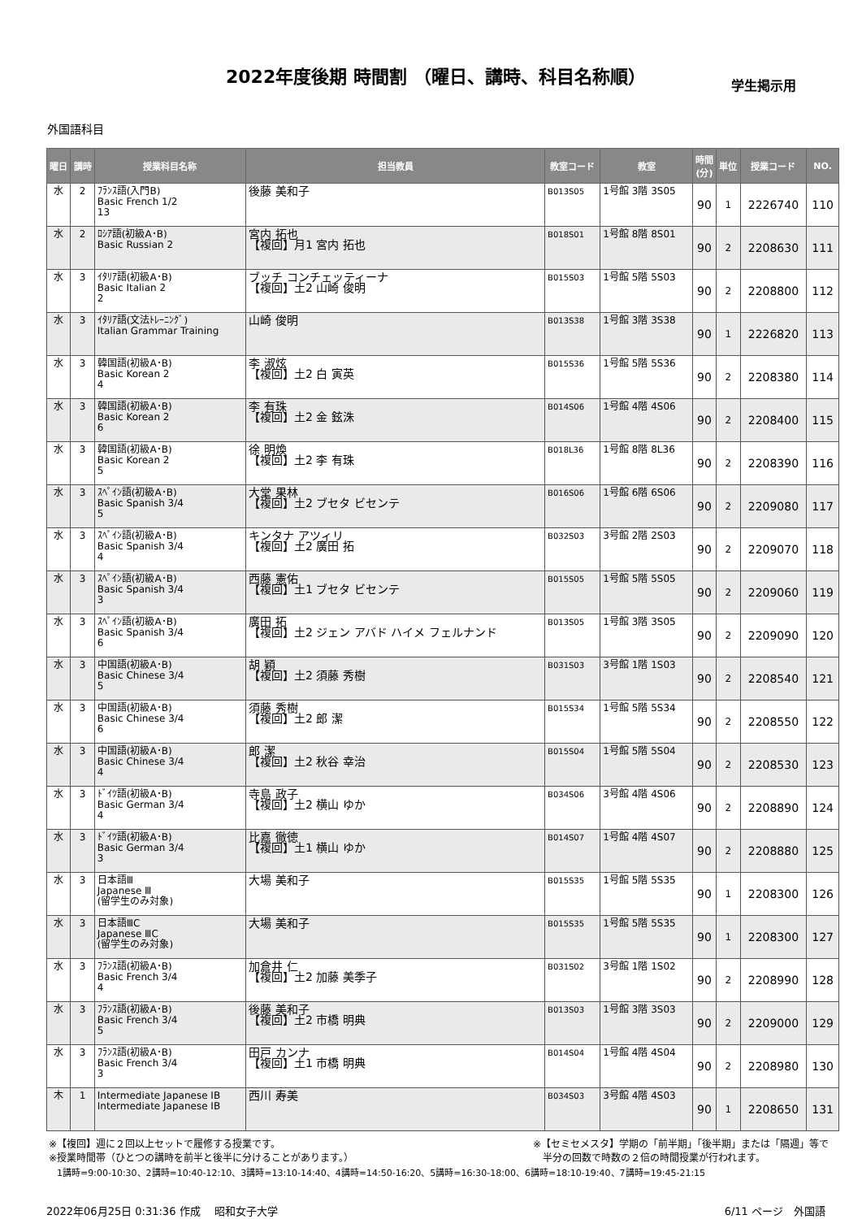2022年度後期 時間割 （曜日、講時、科目名称順）
学生掲示用
外国語科目
| 曜日 | 講時 | 授業科目名称 | 担当教員 | 教室コード | 教室 | 時間 (分) | 単位 | 授業コード | NO. |
| --- | --- | --- | --- | --- | --- | --- | --- | --- | --- |
| 水 | 2 | ﾌﾗﾝｽ語(入門B) Basic French 1/2 13 | 後藤 美和子 | B013S05 | 1号館 3階 3S05 | 90 | 1 | 2226740 | 110 |
| 水 | 2 | ﾛｼｱ語(初級A･B) Basic Russian 2 | 宮内 拓也 【複回】月1 宮内 拓也 | B018S01 | 1号館 8階 8S01 | 90 | 2 | 2208630 | 111 |
| 水 | 3 | ｲﾀﾘｱ語(初級A･B) Basic Italian 2 2 | ブッチ コンチェッティーナ 【複回】土2 山崎 俊明 | B015S03 | 1号館 5階 5S03 | 90 | 2 | 2208800 | 112 |
| 水 | 3 | ｲﾀﾘｱ語(文法ﾄﾚｰﾆﾝｸﾞ) Italian Grammar Training | 山崎 俊明 | B013S38 | 1号館 3階 3S38 | 90 | 1 | 2226820 | 113 |
| 水 | 3 | 韓国語(初級A･B) Basic Korean 2 4 | 李 淑炫 【複回】土2 白 寅英 | B015S36 | 1号館 5階 5S36 | 90 | 2 | 2208380 | 114 |
| 水 | 3 | 韓国語(初級A･B) Basic Korean 2 6 | 李 有珠 【複回】土2 金 鉉洙 | B014S06 | 1号館 4階 4S06 | 90 | 2 | 2208400 | 115 |
| 水 | 3 | 韓国語(初級A･B) Basic Korean 2 5 | 徐 明煥 【複回】土2 李 有珠 | B018L36 | 1号館 8階 8L36 | 90 | 2 | 2208390 | 116 |
| 水 | 3 | ｽﾍﾟｲﾝ語(初級A･B) Basic Spanish 3/4 5 | 大堂 果林 【複回】土2 ブセタ ビセンテ | B016S06 | 1号館 6階 6S06 | 90 | 2 | 2209080 | 117 |
| 水 | 3 | ｽﾍﾟｲﾝ語(初級A･B) Basic Spanish 3/4 4 | キンタナ アツィリ 【複回】土2 廣田 拓 | B032S03 | 3号館 2階 2S03 | 90 | 2 | 2209070 | 118 |
| 水 | 3 | ｽﾍﾟｲﾝ語(初級A･B) Basic Spanish 3/4 3 | 西藤 憲佑 【複回】土1 ブセタ ビセンテ | B015S05 | 1号館 5階 5S05 | 90 | 2 | 2209060 | 119 |
| 水 | 3 | ｽﾍﾟｲﾝ語(初級A･B) Basic Spanish 3/4 6 | 廣田 拓 【複回】土2 ジェン アバド ハイメ フェルナンド | B013S05 | 1号館 3階 3S05 | 90 | 2 | 2209090 | 120 |
| 水 | 3 | 中国語(初級A･B) Basic Chinese 3/4 5 | 胡 穎 【複回】土2 須藤 秀樹 | B031S03 | 3号館 1階 1S03 | 90 | 2 | 2208540 | 121 |
| 水 | 3 | 中国語(初級A･B) Basic Chinese 3/4 6 | 須藤 秀樹 【複回】土2 郎 潔 | B015S34 | 1号館 5階 5S34 | 90 | 2 | 2208550 | 122 |
| 水 | 3 | 中国語(初級A･B) Basic Chinese 3/4 4 | 郎 潔 【複回】土2 秋谷 幸治 | B015S04 | 1号館 5階 5S04 | 90 | 2 | 2208530 | 123 |
| 水 | 3 | ﾄﾞｲﾂ語(初級A･B) Basic German 3/4 4 | 寺島 政子 【複回】土2 横山 ゆか | B034S06 | 3号館 4階 4S06 | 90 | 2 | 2208890 | 124 |
| 水 | 3 | ﾄﾞｲﾂ語(初級A･B) Basic German 3/4 3 | 比嘉 徹徳 【複回】土1 横山 ゆか | B014S07 | 1号館 4階 4S07 | 90 | 2 | 2208880 | 125 |
| 水 | 3 | 日本語Ⅲ Japanese Ⅲ (留学生のみ対象) | 大場 美和子 | B015S35 | 1号館 5階 5S35 | 90 | 1 | 2208300 | 126 |
| 水 | 3 | 日本語ⅢC Japanese ⅢC (留学生のみ対象) | 大場 美和子 | B015S35 | 1号館 5階 5S35 | 90 | 1 | 2208300 | 127 |
| 水 | 3 | ﾌﾗﾝｽ語(初級A･B) Basic French 3/4 4 | 加倉井 仁 【複回】土2 加藤 美季子 | B031S02 | 3号館 1階 1S02 | 90 | 2 | 2208990 | 128 |
| 水 | 3 | ﾌﾗﾝｽ語(初級A･B) Basic French 3/4 5 | 後藤 美和子 【複回】土2 市橋 明典 | B013S03 | 1号館 3階 3S03 | 90 | 2 | 2209000 | 129 |
| 水 | 3 | ﾌﾗﾝｽ語(初級A･B) Basic French 3/4 3 | 田戸 カンナ 【複回】土1 市橋 明典 | B014S04 | 1号館 4階 4S04 | 90 | 2 | 2208980 | 130 |
| 木 | 1 | Intermediate Japanese ⅠB Intermediate Japanese ⅠB | 西川 寿美 | B034S03 | 3号館 4階 4S03 | 90 | 1 | 2208650 | 131 |
※【複回】週に２回以上セットで履修する授業です。
※授業時間帯（ひとつの講時を前半と後半に分けることがあります。） ※【セミセメスタ】学期の「前半期」「後半期」または「隔週」等で
　半分の回数で時数の２倍の時間授業が行われます。
1講時=9:00-10:30、2講時=10:40-12:10、3講時=13:10-14:40、4講時=14:50-16:20、5講時=16:30-18:00、6講時=18:10-19:40、7講時=19:45-21:15
2022年06月25日 0:31:36 作成　 昭和女子大学 6/11 ページ　外国語